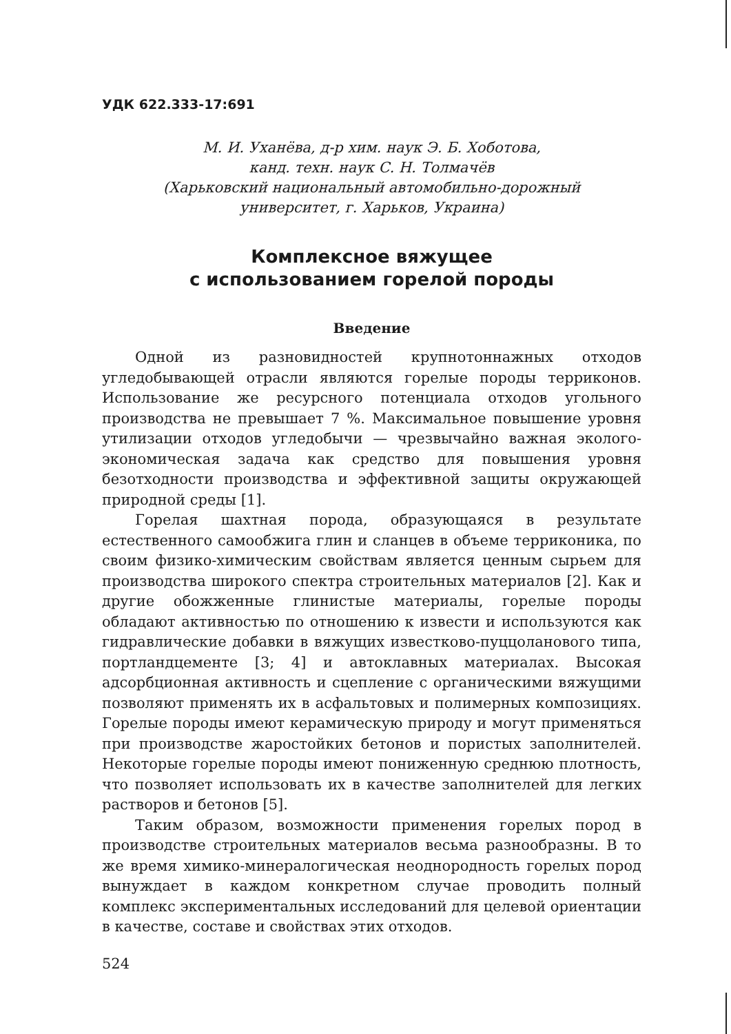УДК 622.333-17:691
М. И. Уханёва, д-р хим. наук Э. Б. Хоботова,
канд. техн. наук С. Н. Толмачёв
(Харьковский национальный автомобильно-дорожный
университет, г. Харьков, Украина)
Комплексное вяжущее
с использованием горелой породы
Введение
Одной из разновидностей крупнотоннажных отходов угледобывающей отрасли являются горелые породы терриконов. Использование же ресурсного потенциала отходов угольного производства не превышает 7 %. Максимальное повышение уровня утилизации отходов угледобычи — чрезвычайно важная эколого-экономическая задача как средство для повышения уровня безотходности производства и эффективной защиты окружающей природной среды [1].
Горелая шахтная порода, образующаяся в результате естественного самообжига глин и сланцев в объеме терриконика, по своим физико-химическим свойствам является ценным сырьем для производства широкого спектра строительных материалов [2]. Как и другие обожженные глинистые материалы, горелые породы обладают активностью по отношению к извести и используются как гидравлические добавки в вяжущих известково-пуццоланового типа, портландцементе [3; 4] и автоклавных материалах. Высокая адсорбционная активность и сцепление с органическими вяжущими позволяют применять их в асфальтовых и полимерных композициях. Горелые породы имеют керамическую природу и могут применяться при производстве жаростойких бетонов и пористых заполнителей. Некоторые горелые породы имеют пониженную среднюю плотность, что позволяет использовать их в качестве заполнителей для легких растворов и бетонов [5].
Таким образом, возможности применения горелых пород в производстве строительных материалов весьма разнообразны. В то же время химико-минералогическая неоднородность горелых пород вынуждает в каждом конкретном случае проводить полный комплекс экспериментальных исследований для целевой ориентации в качестве, составе и свойствах этих отходов.
524